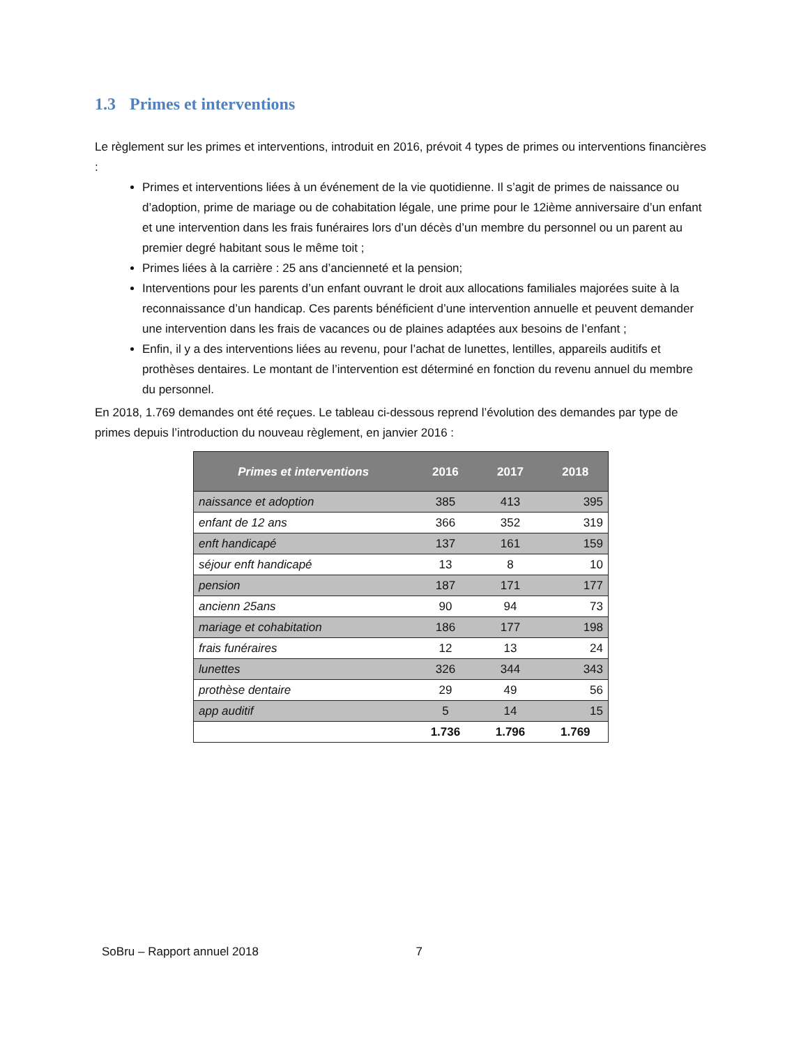1.3 Primes et interventions
Le règlement sur les primes et interventions, introduit en 2016, prévoit 4 types de primes ou interventions financières :
Primes et interventions liées à un événement de la vie quotidienne. Il s’agit de primes de naissance ou d’adoption, prime de mariage ou de cohabitation légale, une prime pour le 12ième anniversaire d’un enfant et une intervention dans les frais funéraires lors d’un décès d’un membre du personnel ou un parent au premier degré habitant sous le même toit ;
Primes liées à la carrière : 25 ans d’ancienneté et la pension;
Interventions pour les parents d’un enfant ouvrant le droit aux allocations familiales majorées suite à la reconnaissance d’un handicap. Ces parents bénéficient d’une intervention annuelle et peuvent demander une intervention dans les frais de vacances ou de plaines adaptées aux besoins de l’enfant ;
Enfin, il y a des interventions liées au revenu, pour l’achat de lunettes, lentilles, appareils auditifs et prothèses dentaires. Le montant de l’intervention est déterminé en fonction du revenu annuel du membre du personnel.
En 2018, 1.769 demandes ont été reçues. Le tableau ci-dessous reprend l’évolution des demandes par type de primes depuis l’introduction du nouveau règlement, en janvier 2016 :
| Primes et interventions | 2016 | 2017 | 2018 |
| --- | --- | --- | --- |
| naissance et adoption | 385 | 413 | 395 |
| enfant de 12 ans | 366 | 352 | 319 |
| enft handicapé | 137 | 161 | 159 |
| séjour enft handicapé | 13 | 8 | 10 |
| pension | 187 | 171 | 177 |
| ancienn 25ans | 90 | 94 | 73 |
| mariage et cohabitation | 186 | 177 | 198 |
| frais funéraires | 12 | 13 | 24 |
| lunettes | 326 | 344 | 343 |
| prothèse dentaire | 29 | 49 | 56 |
| app auditif | 5 | 14 | 15 |
| | 1.736 | 1.796 | 1.769 |
SoBru – Rapport annuel 2018 7